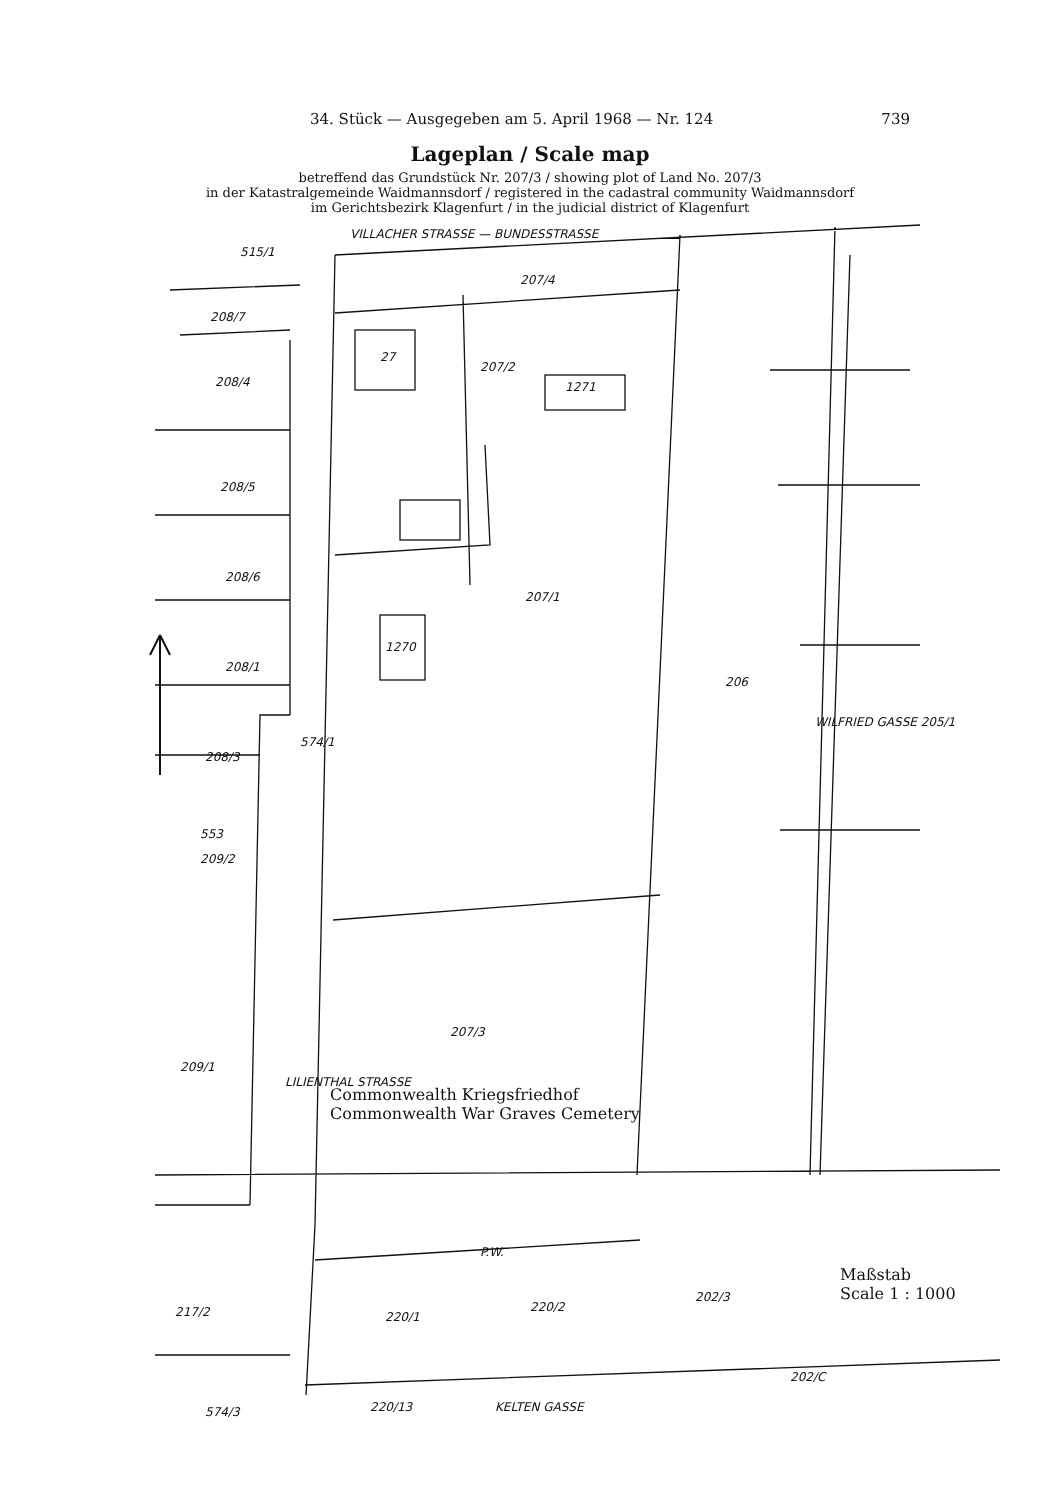34. Stück — Ausgegeben am 5. April 1968 — Nr. 124 739
Lageplan / Scale map
betreffend das Grundstück Nr. 207/3 / showing plot of Land No. 207/3
in der Katastralgemeinde Waidmannsdorf / registered in the cadastral community Waidmannsdorf
im Gerichtsbezirk Klagenfurt / in the judicial district of Klagenfurt
VILLACHER STRASSE — BUNDESSTRASSE
515/1
208/7
207/4
27
207/2
1271
208/4
208/5
208/6
208/1
208/3
207/1
1270
206
553
209/2
574/1
WILFRIED GASSE 205/1
LILIENTHAL STRASSE
207/3
209/1
Commonwealth Kriegsfriedhof
Commonwealth War Graves Cemetery
P.W.
217/2 220/1
220/2
202/3
Maßstab
Scale 1 : 1000
202/C
574/3 220/13 KELTEN GASSE